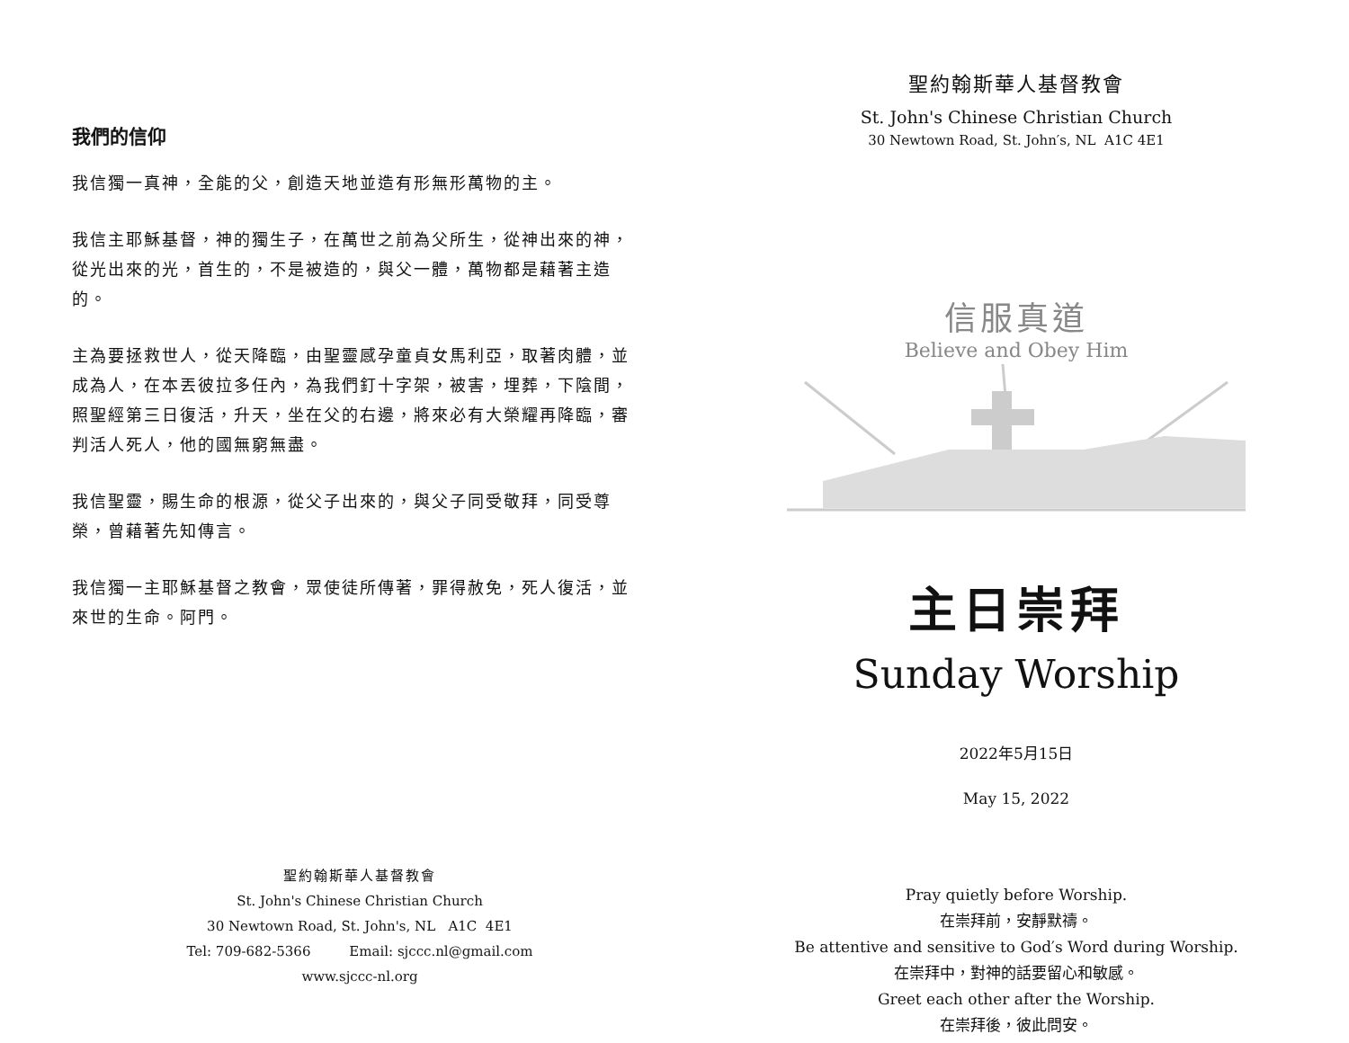我們的信仰
我信獨一真神，全能的父，創造天地並造有形無形萬物的主。
我信主耶穌基督，神的獨生子，在萬世之前為父所生，從神出來的神，從光出來的光，首生的，不是被造的，與父一體，萬物都是藉著主造的。
主為要拯救世人，從天降臨，由聖靈感孕童貞女馬利亞，取著肉體，並成為人，在本丟彼拉多任內，為我們釘十字架，被害，埋葬，下陰間，照聖經第三日復活，升天，坐在父的右邊，將來必有大榮耀再降臨，審判活人死人，他的國無窮無盡。
我信聖靈，賜生命的根源，從父子出來的，與父子同受敬拜，同受尊榮，曾藉著先知傳言。
我信獨一主耶穌基督之教會，眾使徒所傳著，罪得赦免，死人復活，並來世的生命。阿門。
聖約翰斯華人基督教會
St. John's Chinese Christian Church
30 Newtown Road, St. John's, NL A1C 4E1
Tel: 709-682-5366 Email: sjccc.nl@gmail.com
www.sjccc-nl.org
聖約翰斯華人基督教會
St. John's Chinese Christian Church
30 Newtown Road, St. John′s, NL A1C 4E1
信服真道
Believe and Obey Him
主日崇拜
Sunday Worship
2022年5月15日
May 15, 2022
Pray quietly before Worship.
在崇拜前，安靜默禱。
Be attentive and sensitive to God′s Word during Worship.
在崇拜中，對神的話要留心和敏感。
Greet each other after the Worship.
在崇拜後，彼此問安。